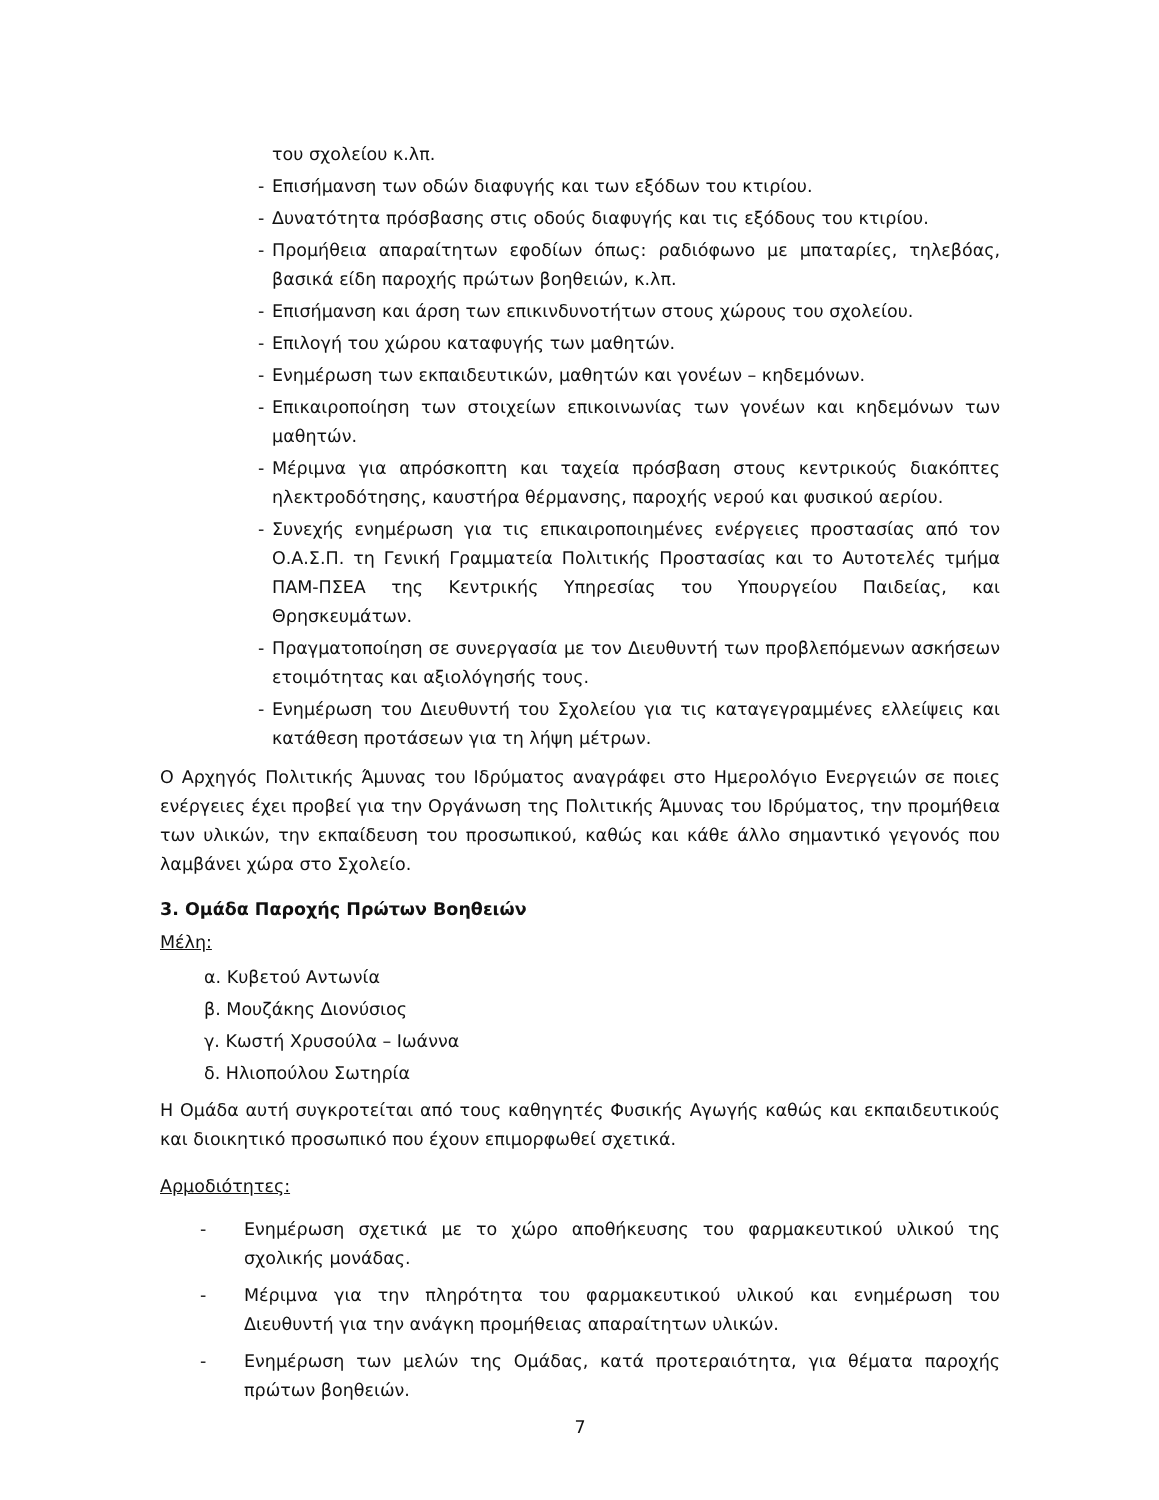του σχολείου κ.λπ.
- Επισήμανση των οδών διαφυγής και των εξόδων του κτιρίου.
- Δυνατότητα πρόσβασης στις οδούς διαφυγής και τις εξόδους του κτιρίου.
- Προμήθεια απαραίτητων εφοδίων όπως: ραδιόφωνο με μπαταρίες, τηλεβόας, βασικά είδη παροχής πρώτων βοηθειών, κ.λπ.
- Επισήμανση και άρση των επικινδυνοτήτων στους χώρους του σχολείου.
- Επιλογή του χώρου καταφυγής των μαθητών.
- Ενημέρωση των εκπαιδευτικών, μαθητών και γονέων – κηδεμόνων.
- Επικαιροποίηση των στοιχείων επικοινωνίας των γονέων και κηδεμόνων των μαθητών.
- Μέριμνα για απρόσκοπτη και ταχεία πρόσβαση στους κεντρικούς διακόπτες ηλεκτροδότησης, καυστήρα θέρμανσης, παροχής νερού και φυσικού αερίου.
- Συνεχής ενημέρωση για τις επικαιροποιημένες ενέργειες προστασίας από τον Ο.Α.Σ.Π. τη Γενική Γραμματεία Πολιτικής Προστασίας και το Αυτοτελές τμήμα ΠΑΜ-ΠΣΕΑ της Κεντρικής Υπηρεσίας του Υπουργείου Παιδείας, και Θρησκευμάτων.
- Πραγματοποίηση σε συνεργασία με τον Διευθυντή των προβλεπόμενων ασκήσεων ετοιμότητας και αξιολόγησής τους.
- Ενημέρωση του Διευθυντή του Σχολείου για τις καταγεγραμμένες ελλείψεις και κατάθεση προτάσεων για τη λήψη μέτρων.
Ο Αρχηγός Πολιτικής Άμυνας του Ιδρύματος αναγράφει στο Ημερολόγιο Ενεργειών σε ποιες ενέργειες έχει προβεί για την Οργάνωση της Πολιτικής Άμυνας του Ιδρύματος, την προμήθεια των υλικών, την εκπαίδευση του προσωπικού, καθώς και κάθε άλλο σημαντικό γεγονός που λαμβάνει χώρα στο Σχολείο.
3. Ομάδα Παροχής Πρώτων Βοηθειών
Μέλη:
α. Κυβετού Αντωνία
β. Μουζάκης Διονύσιος
γ. Κωστή Χρυσούλα – Ιωάννα
δ. Ηλιοπούλου Σωτηρία
Η Ομάδα αυτή συγκροτείται από τους καθηγητές Φυσικής Αγωγής καθώς και εκπαιδευτικούς και διοικητικό προσωπικό που έχουν επιμορφωθεί σχετικά.
Αρμοδιότητες:
- Ενημέρωση σχετικά με το χώρο αποθήκευσης του φαρμακευτικού υλικού της σχολικής μονάδας.
- Μέριμνα για την πληρότητα του φαρμακευτικού υλικού και ενημέρωση του Διευθυντή για την ανάγκη προμήθειας απαραίτητων υλικών.
- Ενημέρωση των μελών της Ομάδας, κατά προτεραιότητα, για θέματα παροχής πρώτων βοηθειών.
7